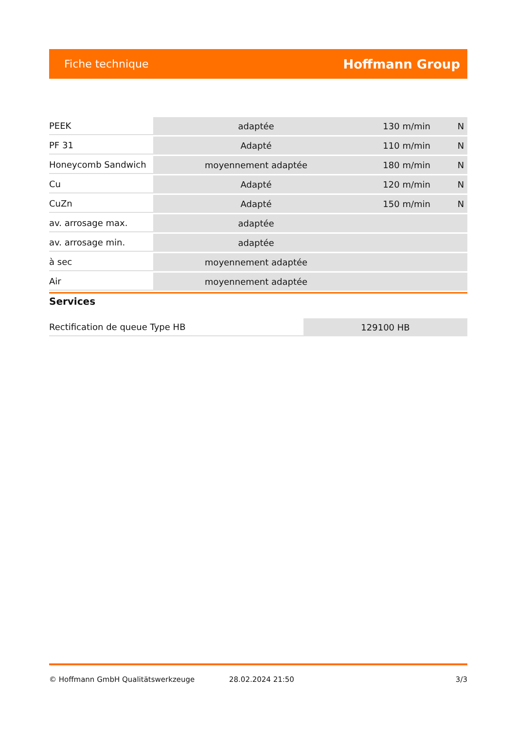Fiche technique Hoffmann Group
| PEEK | adaptée | 130 m/min | N |
| PF 31 | Adapté | 110 m/min | N |
| Honeycomb Sandwich | moyennement adaptée | 180 m/min | N |
| Cu | Adapté | 120 m/min | N |
| CuZn | Adapté | 150 m/min | N |
| av. arrosage max. | adaptée | | |
| av. arrosage min. | adaptée | | |
| à sec | moyennement adaptée | | |
| Air | moyennement adaptée | | |
Services
| Rectification de queue Type HB | 129100 HB |
© Hoffmann GmbH Qualitätswerkzeuge 28.02.2024 21:50 3/3